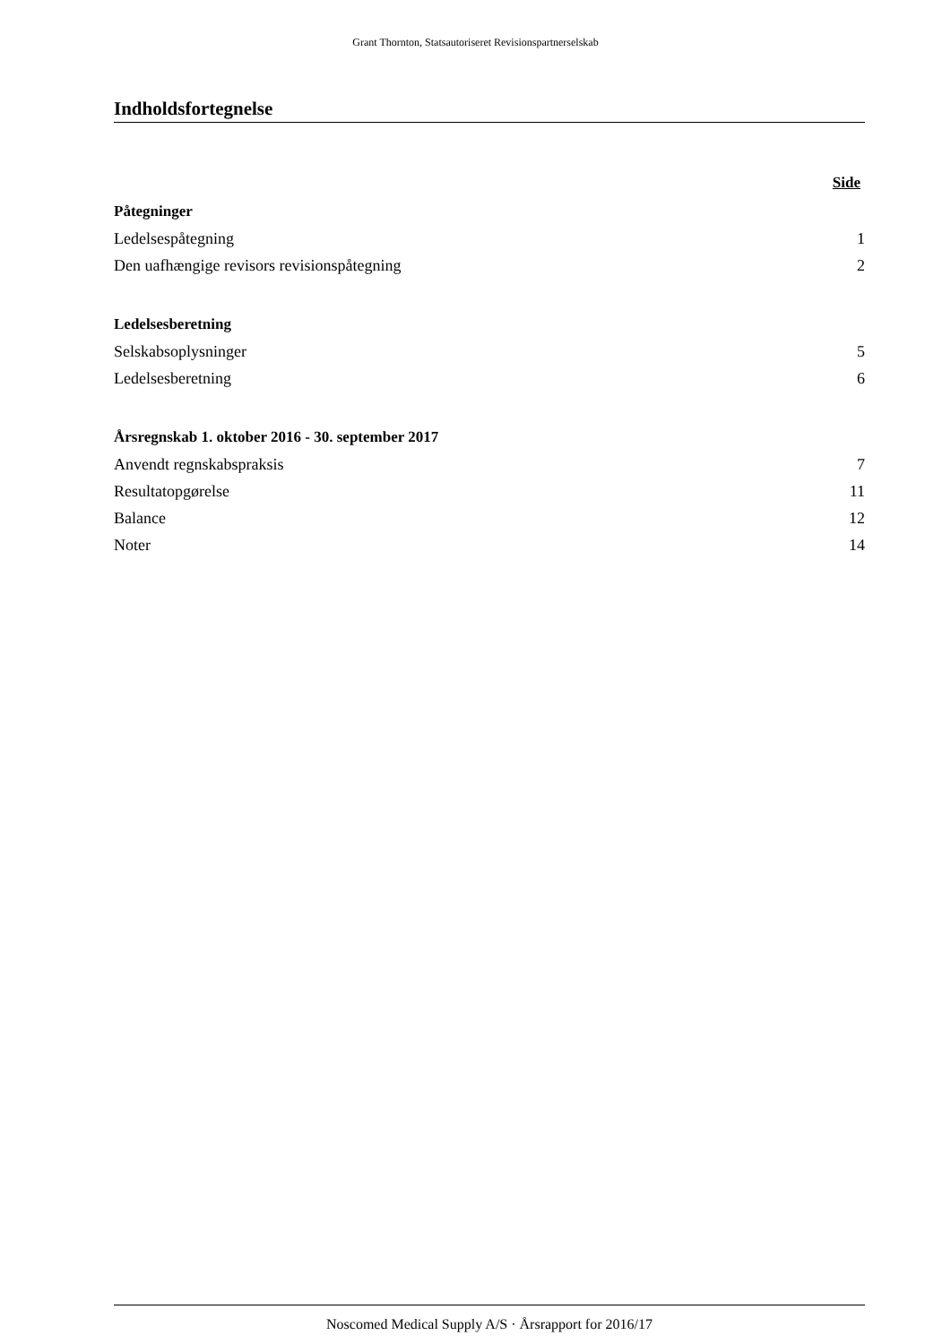Grant Thornton, Statsautoriseret Revisionspartnerselskab
Indholdsfortegnelse
Side
Påtegninger
Ledelsespåtegning 1
Den uafhængige revisors revisionspåtegning 2
Ledelsesberetning
Selskabsoplysninger 5
Ledelsesberetning 6
Årsregnskab 1. oktober 2016 - 30. september 2017
Anvendt regnskabspraksis 7
Resultatopgørelse 11
Balance 12
Noter 14
Noscomed Medical Supply A/S · Årsrapport for 2016/17